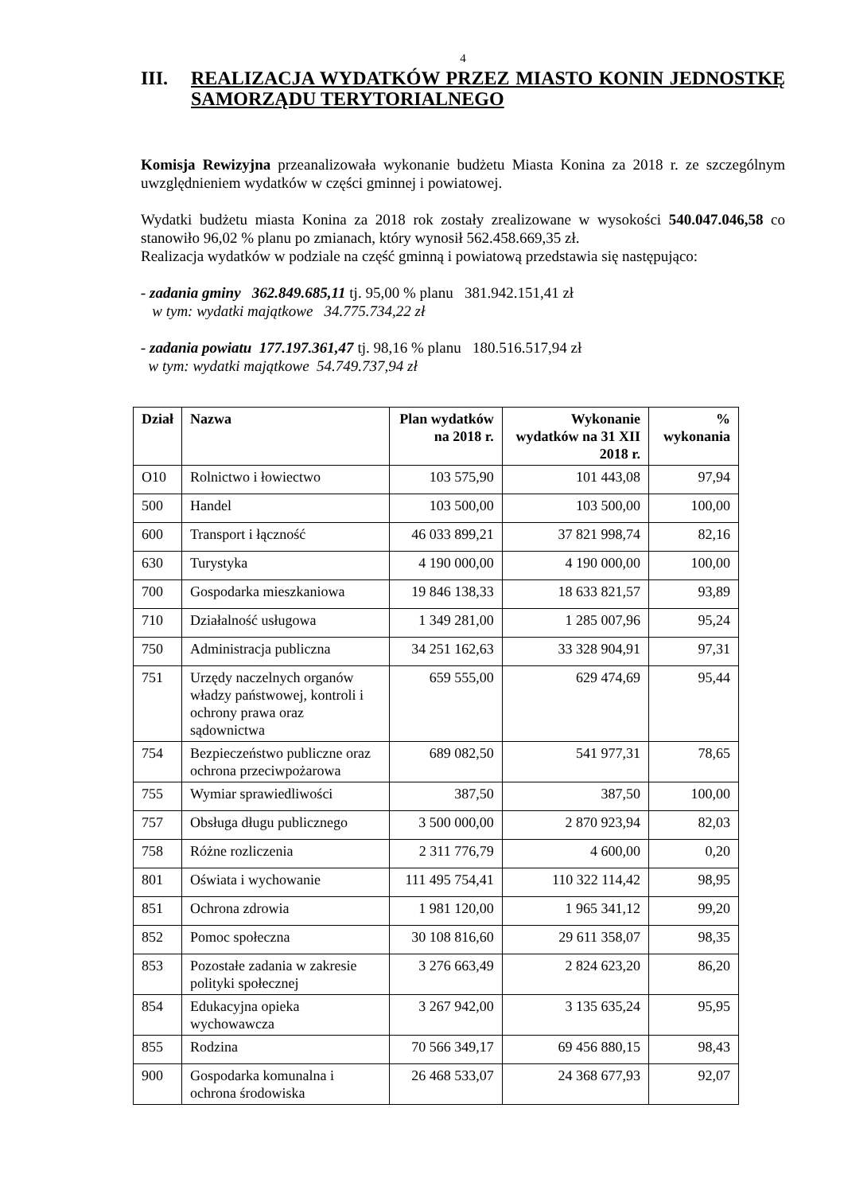4
III. REALIZACJA WYDATKÓW PRZEZ MIASTO KONIN JEDNOSTKĘ SAMORZĄDU TERYTORIALNEGO
Komisja Rewizyjna przeanalizowała wykonanie budżetu Miasta Konina za 2018 r. ze szczególnym uwzględnieniem wydatków w części gminnej i powiatowej.
Wydatki budżetu miasta Konina za 2018 rok zostały zrealizowane w wysokości 540.047.046,58 co stanowiło 96,02 % planu po zmianach, który wynosił 562.458.669,35 zł.
Realizacja wydatków w podziale na część gminną i powiatową przedstawia się następująco:
- zadania gminy 362.849.685,11 tj. 95,00 % planu 381.942.151,41 zł
w tym: wydatki majątkowe 34.775.734,22 zł
- zadania powiatu 177.197.361,47 tj. 98,16 % planu 180.516.517,94 zł
w tym: wydatki majątkowe 54.749.737,94 zł
| Dział | Nazwa | Plan wydatków na 2018 r. | Wykonanie wydatków na 31 XII 2018 r. | % wykonania |
| --- | --- | --- | --- | --- |
| O10 | Rolnictwo i łowiectwo | 103 575,90 | 101 443,08 | 97,94 |
| 500 | Handel | 103 500,00 | 103 500,00 | 100,00 |
| 600 | Transport i łączność | 46 033 899,21 | 37 821 998,74 | 82,16 |
| 630 | Turystyka | 4 190 000,00 | 4 190 000,00 | 100,00 |
| 700 | Gospodarka mieszkaniowa | 19 846 138,33 | 18 633 821,57 | 93,89 |
| 710 | Działalność usługowa | 1 349 281,00 | 1 285 007,96 | 95,24 |
| 750 | Administracja publiczna | 34 251 162,63 | 33 328 904,91 | 97,31 |
| 751 | Urzędy naczelnych organów władzy państwowej, kontroli i ochrony prawa oraz sądownictwa | 659 555,00 | 629 474,69 | 95,44 |
| 754 | Bezpieczeństwo publiczne oraz ochrona przeciwpożarowa | 689 082,50 | 541 977,31 | 78,65 |
| 755 | Wymiar sprawiedliwości | 387,50 | 387,50 | 100,00 |
| 757 | Obsługa długu publicznego | 3 500 000,00 | 2 870 923,94 | 82,03 |
| 758 | Różne rozliczenia | 2 311 776,79 | 4 600,00 | 0,20 |
| 801 | Oświata i wychowanie | 111 495 754,41 | 110 322 114,42 | 98,95 |
| 851 | Ochrona zdrowia | 1 981 120,00 | 1 965 341,12 | 99,20 |
| 852 | Pomoc społeczna | 30 108 816,60 | 29 611 358,07 | 98,35 |
| 853 | Pozostałe zadania w zakresie polityki społecznej | 3 276 663,49 | 2 824 623,20 | 86,20 |
| 854 | Edukacyjna opieka wychowawcza | 3 267 942,00 | 3 135 635,24 | 95,95 |
| 855 | Rodzina | 70 566 349,17 | 69 456 880,15 | 98,43 |
| 900 | Gospodarka komunalna i ochrona środowiska | 26 468 533,07 | 24 368 677,93 | 92,07 |